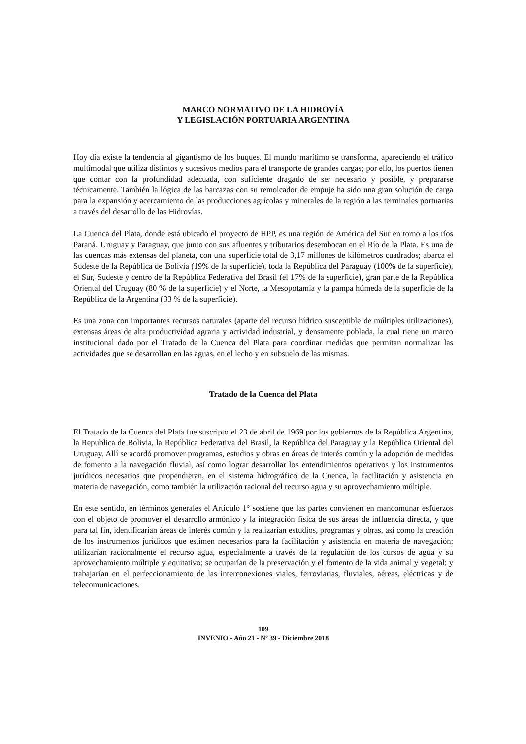MARCO NORMATIVO DE LA HIDROVÍA
Y LEGISLACIÓN PORTUARIA ARGENTINA
Hoy día existe la tendencia al gigantismo de los buques. El mundo marítimo se transforma, apareciendo el tráfico multimodal que utiliza distintos y sucesivos medios para el transporte de grandes cargas; por ello, los puertos tienen que contar con la profundidad adecuada, con suficiente dragado de ser necesario y posible, y prepararse técnicamente. También la lógica de las barcazas con su remolcador de empuje ha sido una gran solución de carga para la expansión y acercamiento de las producciones agrícolas y minerales de la región a las terminales portuarias a través del desarrollo de las Hidrovías.
La Cuenca del Plata, donde está ubicado el proyecto de HPP, es una región de América del Sur en torno a los ríos Paraná, Uruguay y Paraguay, que junto con sus afluentes y tributarios desembocan en el Río de la Plata. Es una de las cuencas más extensas del planeta, con una superficie total de 3,17 millones de kilómetros cuadrados; abarca el Sudeste de la República de Bolivia (19% de la superficie), toda la República del Paraguay (100% de la superficie), el Sur, Sudeste y centro de la República Federativa del Brasil (el 17% de la superficie), gran parte de la República Oriental del Uruguay (80 % de la superficie) y el Norte, la Mesopotamia y la pampa húmeda de la superficie de la República de la Argentina (33 % de la superficie).
Es una zona con importantes recursos naturales (aparte del recurso hídrico susceptible de múltiples utilizaciones), extensas áreas de alta productividad agraria y actividad industrial, y densamente poblada, la cual tiene un marco institucional dado por el Tratado de la Cuenca del Plata para coordinar medidas que permitan normalizar las actividades que se desarrollan en las aguas, en el lecho y en subsuelo de las mismas.
Tratado de la Cuenca del Plata
El Tratado de la Cuenca del Plata fue suscripto el 23 de abril de 1969 por los gobiernos de la República Argentina, la Republica de Bolivia, la República Federativa del Brasil, la República del Paraguay y la República Oriental del Uruguay. Allí se acordó promover programas, estudios y obras en áreas de interés común y la adopción de medidas de fomento a la navegación fluvial, así como lograr desarrollar los entendimientos operativos y los instrumentos jurídicos necesarios que propendieran, en el sistema hidrográfico de la Cuenca, la facilitación y asistencia en materia de navegación, como también la utilización racional del recurso agua y su aprovechamiento múltiple.
En este sentido, en términos generales el Artículo 1° sostiene que las partes convienen en mancomunar esfuerzos con el objeto de promover el desarrollo armónico y la integración física de sus áreas de influencia directa, y que para tal fin, identificarían áreas de interés común y la realizarían estudios, programas y obras, así como la creación de los instrumentos jurídicos que estimen necesarios para la facilitación y asistencia en materia de navegación; utilizarían racionalmente el recurso agua, especialmente a través de la regulación de los cursos de agua y su aprovechamiento múltiple y equitativo; se ocuparían de la preservación y el fomento de la vida animal y vegetal; y trabajarían en el perfeccionamiento de las interconexiones viales, ferroviarias, fluviales, aéreas, eléctricas y de telecomunicaciones.
109
INVENIO - Año 21 - Nº 39 - Diciembre 2018